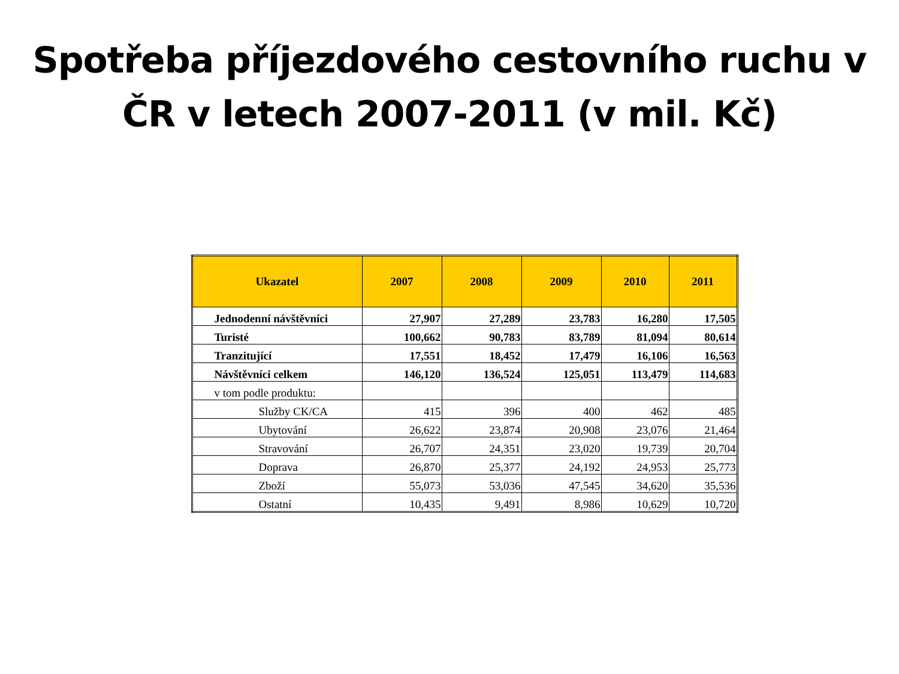Spotřeba příjezdového cestovního ruchu v
ČR v letech 2007-2011 (v mil. Kč)
| Ukazatel | 2007 | 2008 | 2009 | 2010 | 2011 |
| --- | --- | --- | --- | --- | --- |
| Jednodenní návštěvníci | 27,907 | 27,289 | 23,783 | 16,280 | 17,505 |
| Turisté | 100,662 | 90,783 | 83,789 | 81,094 | 80,614 |
| Tranzitující | 17,551 | 18,452 | 17,479 | 16,106 | 16,563 |
| Návštěvníci celkem | 146,120 | 136,524 | 125,051 | 113,479 | 114,683 |
| v tom podle produktu: | | | | | |
| Služby CK/CA | 415 | 396 | 400 | 462 | 485 |
| Ubytování | 26,622 | 23,874 | 20,908 | 23,076 | 21,464 |
| Stravování | 26,707 | 24,351 | 23,020 | 19,739 | 20,704 |
| Doprava | 26,870 | 25,377 | 24,192 | 24,953 | 25,773 |
| Zboží | 55,073 | 53,036 | 47,545 | 34,620 | 35,536 |
| Ostatní | 10,435 | 9,491 | 8,986 | 10,629 | 10,720 |